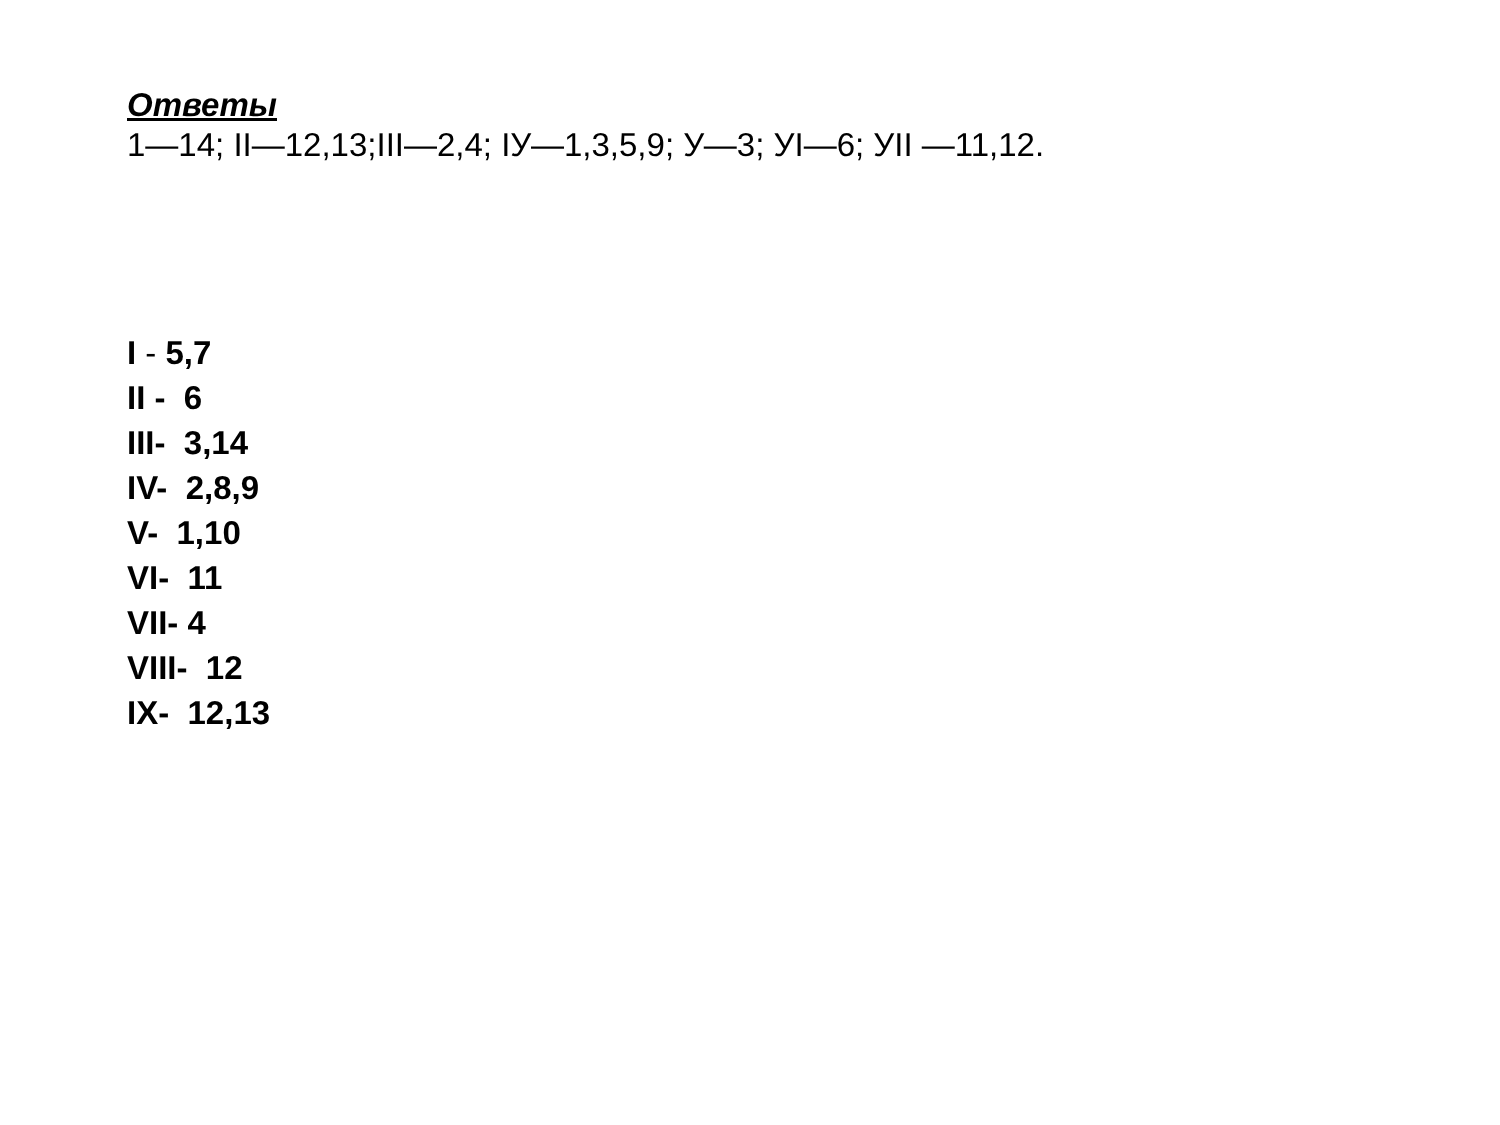Ответы
1—14; II—12,13;III—2,4; IУ—1,3,5,9; У—3; УI—6; УII —11,12.
I - 5,7
II - 6
III- 3,14
IV- 2,8,9
V- 1,10
VI- 11
VII- 4
VIII- 12
IX- 12,13